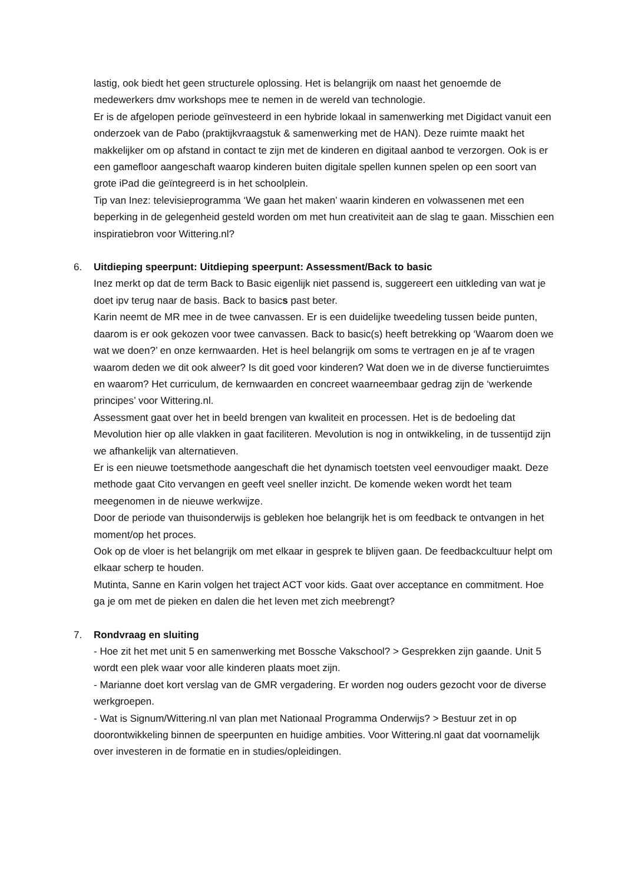lastig, ook biedt het geen structurele oplossing. Het is belangrijk om naast het genoemde de medewerkers dmv workshops mee te nemen in de wereld van technologie.
Er is de afgelopen periode geïnvesteerd in een hybride lokaal in samenwerking met Digidact vanuit een onderzoek van de Pabo (praktijkvraagstuk & samenwerking met de HAN). Deze ruimte maakt het makkelijker om op afstand in contact te zijn met de kinderen en digitaal aanbod te verzorgen. Ook is er een gamefloor aangeschaft waarop kinderen buiten digitale spellen kunnen spelen op een soort van grote iPad die geïntegreerd is in het schoolplein.
Tip van Inez: televisieprogramma ‘We gaan het maken’ waarin kinderen en volwassenen met een beperking in de gelegenheid gesteld worden om met hun creativiteit aan de slag te gaan. Misschien een inspiratiebron voor Wittering.nl?
6. Uitdieping speerpunt: Uitdieping speerpunt: Assessment/Back to basic
Inez merkt op dat de term Back to Basic eigenlijk niet passend is, suggereert een uitkleding van wat je doet ipv terug naar de basis. Back to basics past beter.
Karin neemt de MR mee in de twee canvassen. Er is een duidelijke tweedeling tussen beide punten, daarom is er ook gekozen voor twee canvassen. Back to basic(s) heeft betrekking op ‘Waarom doen we wat we doen?’ en onze kernwaarden. Het is heel belangrijk om soms te vertragen en je af te vragen waarom deden we dit ook alweer? Is dit goed voor kinderen? Wat doen we in de diverse functieruimtes en waarom? Het curriculum, de kernwaarden en concreet waarneembaar gedrag zijn de ‘werkende principes’ voor Wittering.nl.
Assessment gaat over het in beeld brengen van kwaliteit en processen. Het is de bedoeling dat Mevolution hier op alle vlakken in gaat faciliteren. Mevolution is nog in ontwikkeling, in de tussentijd zijn we afhankelijk van alternatieven.
Er is een nieuwe toetsmethode aangeschaft die het dynamisch toetsten veel eenvoudiger maakt. Deze methode gaat Cito vervangen en geeft veel sneller inzicht. De komende weken wordt het team meegenomen in de nieuwe werkwijze.
Door de periode van thuisonderwijs is gebleken hoe belangrijk het is om feedback te ontvangen in het moment/op het proces.
Ook op de vloer is het belangrijk om met elkaar in gesprek te blijven gaan. De feedbackcultuur helpt om elkaar scherp te houden.
Mutinta, Sanne en Karin volgen het traject ACT voor kids. Gaat over acceptance en commitment. Hoe ga je om met de pieken en dalen die het leven met zich meebrengt?
7. Rondvraag en sluiting
- Hoe zit het met unit 5 en samenwerking met Bossche Vakschool? > Gesprekken zijn gaande. Unit 5 wordt een plek waar voor alle kinderen plaats moet zijn.
- Marianne doet kort verslag van de GMR vergadering. Er worden nog ouders gezocht voor de diverse werkgroepen.
- Wat is Signum/Wittering.nl van plan met Nationaal Programma Onderwijs? > Bestuur zet in op doorontwikkeling binnen de speerpunten en huidige ambities. Voor Wittering.nl gaat dat voornamelijk over investeren in de formatie en in studies/opleidingen.